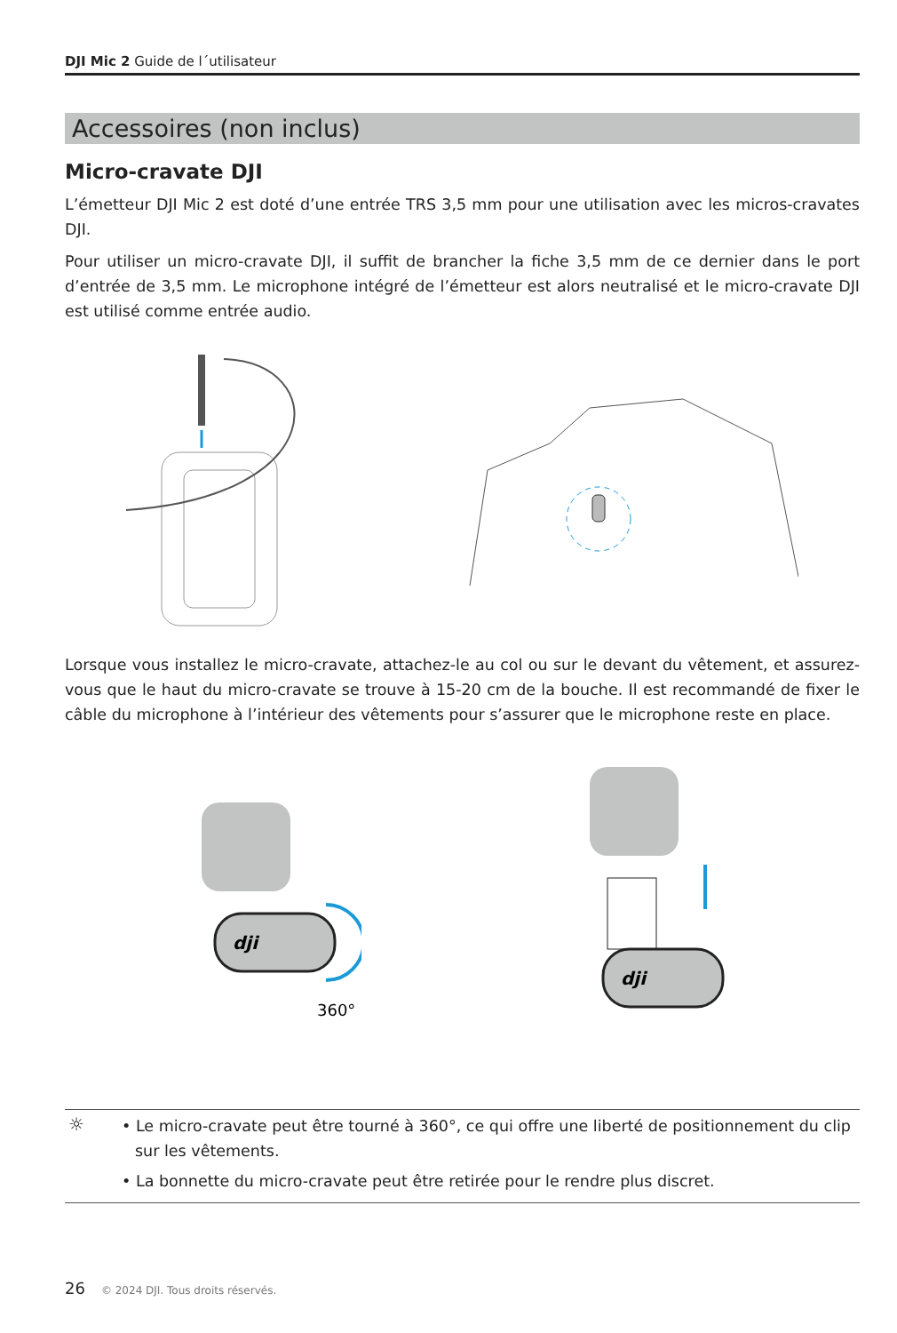DJI Mic 2 Guide de l´utilisateur
Accessoires (non inclus)
Micro-cravate DJI
L’émetteur DJI Mic 2 est doté d’une entrée TRS 3,5 mm pour une utilisation avec les micros-cravates DJI.
Pour utiliser un micro-cravate DJI, il suffit de brancher la fiche 3,5 mm de ce dernier dans le port d’entrée de 3,5 mm. Le microphone intégré de l’émetteur est alors neutralisé et le micro-cravate DJI est utilisé comme entrée audio.
Lorsque vous installez le micro-cravate, attachez-le au col ou sur le devant du vêtement, et assurez-vous que le haut du micro-cravate se trouve à 15-20 cm de la bouche. Il est recommandé de fixer le câble du microphone à l’intérieur des vêtements pour s’assurer que le microphone reste en place.
dji
360°
dji
☼
• Le micro-cravate peut être tourné à 360°, ce qui offre une liberté de positionnement du clip sur les vêtements.
• La bonnette du micro-cravate peut être retirée pour le rendre plus discret.
26 © 2024 DJI. Tous droits réservés.